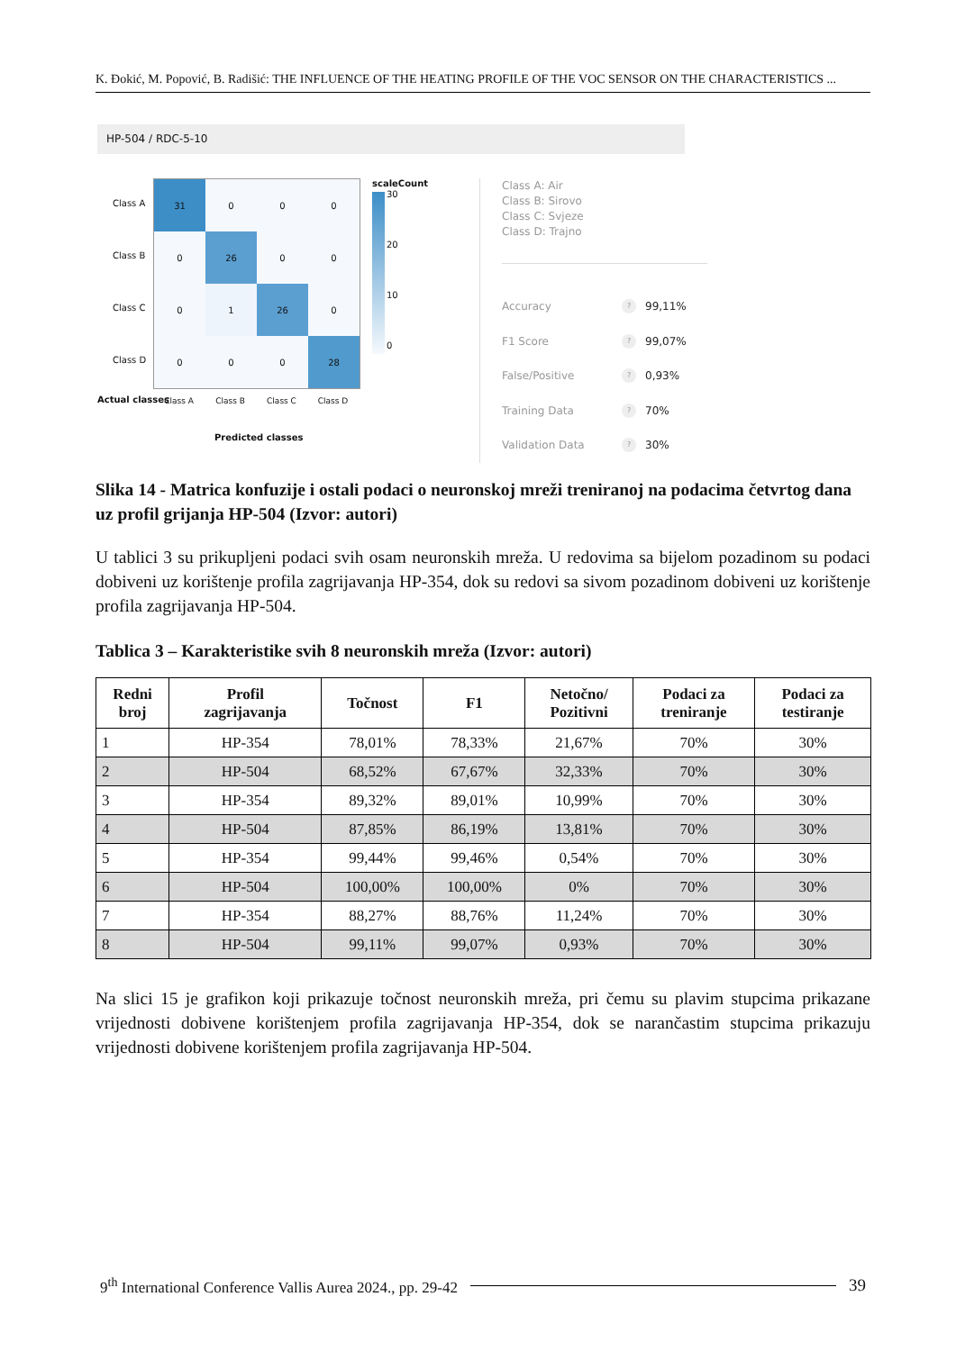K. Đokić, M. Popović, B. Radišić: THE INFLUENCE OF THE HEATING PROFILE OF THE VOC SENSOR ON THE CHARACTERISTICS ...
HP-504 / RDC-5-10
Class A
Class B
Class C
Class D
31
0
0
0
0
26
0
0
0
1
26
0
0
0
0
28
Class A Class B Class C Class D
Predicted classes
Actual classes
scaleCount
30
20
10
0
Class A: Air
Class B: Sirovo
Class C: Svjeze
Class D: Trajno
Accuracy? 99,11%
F1 Score? 99,07%
False/Positive? 0,93%
Training Data? 70%
Validation Data? 30%
Slika 14 - Matrica konfuzije i ostali podaci o neuronskoj mreži treniranoj na podacima četvrtog dana uz profil grijanja HP-504 (Izvor: autori)
U tablici 3 su prikupljeni podaci svih osam neuronskih mreža. U redovima sa bijelom pozadinom su podaci dobiveni uz korištenje profila zagrijavanja HP-354, dok su redovi sa sivom pozadinom dobiveni uz korištenje profila zagrijavanja HP-504.
Tablica 3 – Karakteristike svih 8 neuronskih mreža (Izvor: autori)
| Redni broj | Profil zagrijavanja | Točnost | F1 | Netočno/ Pozitivni | Podaci za treniranje | Podaci za testiranje |
| --- | --- | --- | --- | --- | --- | --- |
| 1 | HP-354 | 78,01% | 78,33% | 21,67% | 70% | 30% |
| 2 | HP-504 | 68,52% | 67,67% | 32,33% | 70% | 30% |
| 3 | HP-354 | 89,32% | 89,01% | 10,99% | 70% | 30% |
| 4 | HP-504 | 87,85% | 86,19% | 13,81% | 70% | 30% |
| 5 | HP-354 | 99,44% | 99,46% | 0,54% | 70% | 30% |
| 6 | HP-504 | 100,00% | 100,00% | 0% | 70% | 30% |
| 7 | HP-354 | 88,27% | 88,76% | 11,24% | 70% | 30% |
| 8 | HP-504 | 99,11% | 99,07% | 0,93% | 70% | 30% |
Na slici 15 je grafikon koji prikazuje točnost neuronskih mreža, pri čemu su plavim stupcima prikazane vrijednosti dobivene korištenjem profila zagrijavanja HP-354, dok se narančastim stupcima prikazuju vrijednosti dobivene korištenjem profila zagrijavanja HP-504.
9<sup>th</sup> International Conference Vallis Aurea 2024., pp. 29-42 39